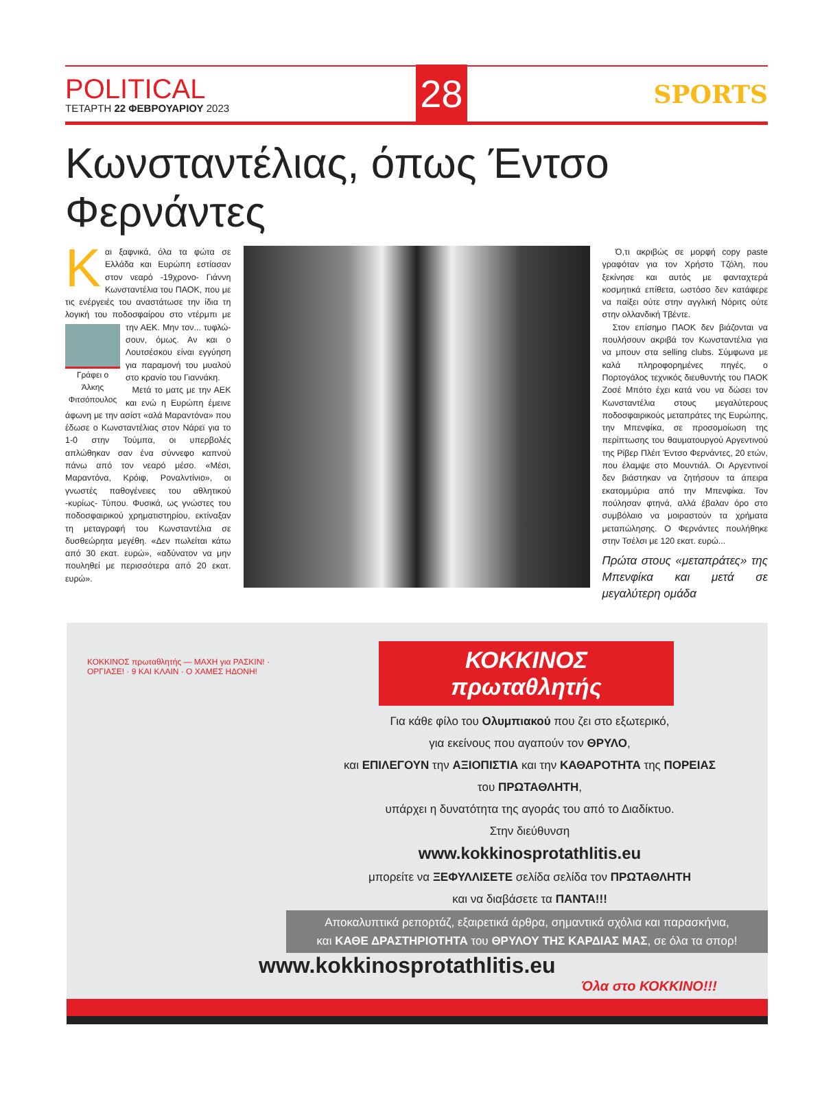POLITICAL
ΤΕΤΑΡΤΗ 22 ΦΕΒΡΟΥΑΡΙΟΥ 2023
28
SPORTS
Κωνσταντέλιας, όπως Έντσο Φερνάντες
Και ξαφνικά, όλα τα φώτα σε Ελλάδα και Ευρώπη εστίασαν στον νεαρό -19χρονο- Γιάννη Κωνσταντέλια του ΠΑΟΚ, που με τις ενέργειές του αναστάτωσε την ίδια τη λογική του ποδοσφαίρου στο ντέρμπι με την ΑΕΚ. Μην τον... τυφλώ-
Γράφει ο Άλκης Φιτσόπουλος
σουν, όμως. Αν και ο Λουτσέσκου είναι εγγύηση για παραμονή του μυαλού στο κρανίο του Γιαννάκη.
Μετά το ματς με την ΑΕΚ και ενώ η Ευρώπη έμεινε άφωνη με την ασίστ «αλά Μαραντόνα» που έδωσε ο Κωνσταντέλιας στον Νάρεϊ για το 1-0 στην Τούμπα, οι υπερβολές απλώθηκαν σαν ένα σύννεφο καπνού πάνω από τον νεαρό μέσο. «Μέσι, Μαραντόνα, Κρόιφ, Ροναλντίνιο», οι γνωστές παθογένειες του αθλητικού -κυρίως- Τύπου. Φυσικά, ως γνώστες του ποδοσφαιρικού χρηματιστηρίου, εκτίναξαν τη μεταγραφή του Κωνσταντέλια σε δυσθεώρητα μεγέθη. «Δεν πωλείται κάτω από 30 εκατ. ευρώ», «αδύνατον να μην πουληθεί με περισσότερα από 20 εκατ. ευρώ».
Ό,τι ακριβώς σε μορφή copy paste γραφόταν για τον Χρήστο Τζόλη, που ξεκίνησε και αυτός με φανταχτερά κοσμητικά επίθετα, ωστόσο δεν κατάφερε να παίξει ούτε στην αγγλική Νόριτς ούτε στην ολλανδική Τβέντε.
Στον επίσημο ΠΑΟΚ δεν βιάζονται να πουλήσουν ακριβά τον Κωνσταντέλια για να μπουν στα selling clubs. Σύμφωνα με καλά πληροφορημένες πηγές, ο Πορτογάλος τεχνικός διευθυντής του ΠΑΟΚ Ζοσέ Μπότο έχει κατά νου να δώσει τον Κωνσταντέλια στους μεγαλύτερους ποδοσφαιρικούς μεταπράτες της Ευρώπης, την Μπενφίκα, σε προσομοίωση της περίπτωσης του θαυματουργού Αργεντινού της Ρίβερ Πλέιτ Έντσο Φερνάντες, 20 ετών, που έλαμψε στο Μουντιάλ. Οι Αργεντινοί δεν βιάστηκαν να ζητήσουν τα άπειρα εκατομμύρια από την Μπενφίκα. Τον πούλησαν φτηνά, αλλά έβαλαν όρο στο συμβόλαιο να μοιραστούν τα χρήματα μεταπώλησης. Ο Φερνάντες πουλήθηκε στην Τσέλσι με 120 εκατ. ευρώ...
Πρώτα στους «μεταπράτες» της Μπενφίκα και μετά σε μεγαλύτερη ομάδα
ΚΟΚΚΙΝΟΣ πρωταθλητής — ΜΑΧΗ για ΡΑΣΚΙΝ! · ΟΡΓΙΑΣΕ! · 9 ΚΑΙ ΚΛΑΙΝ · Ο ΧΑΜΕΣ ΗΔΟΝΗ!
ΚΟΚΚΙΝΟΣ
πρωταθλητής
Για κάθε φίλο του Ολυμπιακού που ζει στο εξωτερικό,
για εκείνους που αγαπούν τον ΘΡΥΛΟ,
και ΕΠΙΛΕΓΟΥΝ την ΑΞΙΟΠΙΣΤΙΑ και την ΚΑΘΑΡΟΤΗΤΑ της ΠΟΡΕΙΑΣ του ΠΡΩΤΑΘΛΗΤΗ,
υπάρχει η δυνατότητα της αγοράς του από το Διαδίκτυο.
Στην διεύθυνση
www.kokkinosprotathlitis.eu
μπορείτε να ΞΕΦΥΛΛΙΣΕΤΕ σελίδα σελίδα τον ΠΡΩΤΑΘΛΗΤΗ
και να διαβάσετε τα ΠΑΝΤΑ!!!
Αποκαλυπτικά ρεπορτάζ, εξαιρετικά άρθρα, σημαντικά σχόλια και παρασκήνια,
και ΚΑΘΕ ΔΡΑΣΤΗΡΙΟΤΗΤΑ του ΘΡΥΛΟΥ ΤΗΣ ΚΑΡΔΙΑΣ ΜΑΣ, σε όλα τα σπορ!
www.kokkinosprotathlitis.eu
Όλα στο ΚΟΚΚΙΝΟ!!!